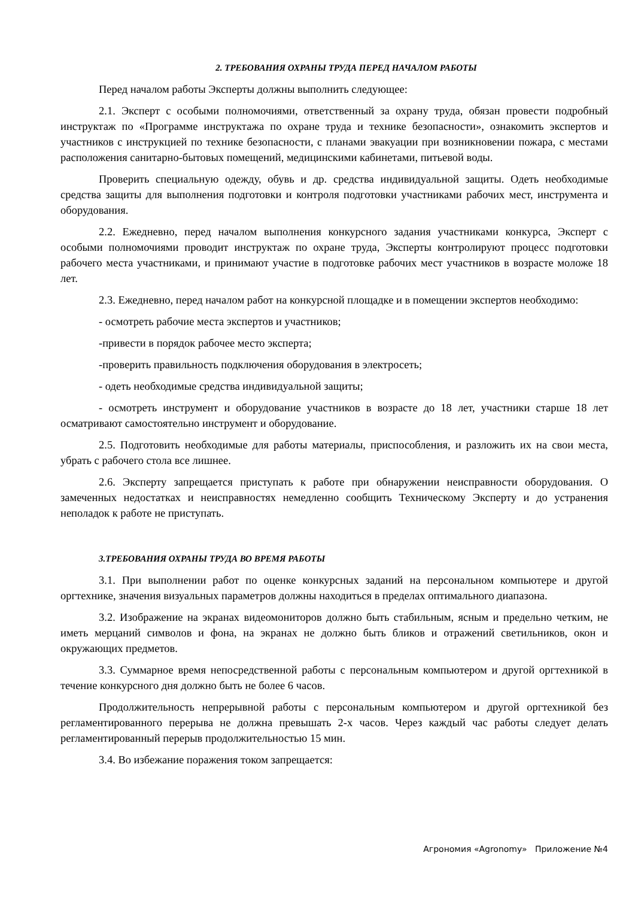2. ТРЕБОВАНИЯ ОХРАНЫ ТРУДА ПЕРЕД НАЧАЛОМ РАБОТЫ
Перед началом работы Эксперты должны выполнить следующее:
2.1. Эксперт с особыми полномочиями, ответственный за охрану труда, обязан провести подробный инструктаж по «Программе инструктажа по охране труда и технике безопасности», ознакомить экспертов и участников с инструкцией по технике безопасности, с планами эвакуации при возникновении пожара, с местами расположения санитарно-бытовых помещений, медицинскими кабинетами, питьевой воды.
Проверить специальную одежду, обувь и др. средства индивидуальной защиты. Одеть необходимые средства защиты для выполнения подготовки и контроля подготовки участниками рабочих мест, инструмента и оборудования.
2.2. Ежедневно, перед началом выполнения конкурсного задания участниками конкурса, Эксперт с особыми полномочиями проводит инструктаж по охране труда, Эксперты контролируют процесс подготовки рабочего места участниками, и принимают участие в подготовке рабочих мест участников в возрасте моложе 18 лет.
2.3. Ежедневно, перед началом работ на конкурсной площадке и в помещении экспертов необходимо:
- осмотреть рабочие места экспертов и участников;
-привести в порядок рабочее место эксперта;
-проверить правильность подключения оборудования в электросеть;
- одеть необходимые средства индивидуальной защиты;
- осмотреть инструмент и оборудование участников в возрасте до 18 лет, участники старше 18 лет осматривают самостоятельно инструмент и оборудование.
2.5. Подготовить необходимые для работы материалы, приспособления, и разложить их на свои места, убрать с рабочего стола все лишнее.
2.6. Эксперту запрещается приступать к работе при обнаружении неисправности оборудования. О замеченных недостатках и неисправностях немедленно сообщить Техническому Эксперту и до устранения неполадок к работе не приступать.
3.ТРЕБОВАНИЯ ОХРАНЫ ТРУДА ВО ВРЕМЯ РАБОТЫ
3.1. При выполнении работ по оценке конкурсных заданий на персональном компьютере и другой оргтехнике, значения визуальных параметров должны находиться в пределах оптимального диапазона.
3.2. Изображение на экранах видеомониторов должно быть стабильным, ясным и предельно четким, не иметь мерцаний символов и фона, на экранах не должно быть бликов и отражений светильников, окон и окружающих предметов.
3.3. Суммарное время непосредственной работы с персональным компьютером и другой оргтехникой в течение конкурсного дня должно быть не более 6 часов.
Продолжительность непрерывной работы с персональным компьютером и другой оргтехникой без регламентированного перерыва не должна превышать 2-х часов. Через каждый час работы следует делать регламентированный перерыв продолжительностью 15 мин.
3.4. Во избежание поражения током запрещается:
Агрономия «Agronomy» Приложение №4